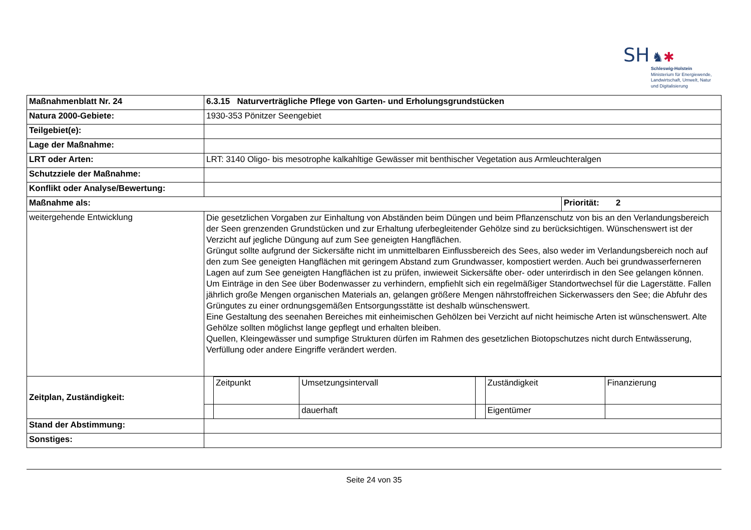SH ♞✱
Schleswig-Holstein
Ministerium für Energiewende,
Landwirtschaft, Umwelt, Natur
und Digitalisierung
| Maßnahmenblatt Nr. 24 | 6.3.15 Naturverträgliche Pflege von Garten- und Erholungsgrundstücken | |
| Natura 2000-Gebiete: | 1930-353 Pönitzer Seengebiet | |
| Teilgebiet(e): | | |
| Lage der Maßnahme: | | |
| LRT oder Arten: | LRT: 3140 Oligo- bis mesotrophe kalkahltige Gewässer mit benthischer Vegetation aus Armleuchteralgen | |
| Schutzziele der Maßnahme: | | |
| Konflikt oder Analyse/Bewertung: | | |
| Maßnahme als: | | Priorität: 2 |
| weitergehende Entwicklung | Die gesetzlichen Vorgaben zur Einhaltung von Abständen beim Düngen und beim Pflanzenschutz von bis an den Verlandungsbereich der Seen grenzenden Grundstücken und zur Erhaltung uferbegleitender Gehölze sind zu berücksichtigen. Wünschenswert ist der Verzicht auf jegliche Düngung auf zum See geneigten Hangflächen. Grüngut sollte aufgrund der Sickersäfte nicht im unmittelbaren Einflussbereich des Sees, also weder im Verlandungsbereich noch auf den zum See geneigten Hangflächen mit geringem Abstand zum Grundwasser, kompostiert werden. Auch bei grundwasserferneren Lagen auf zum See geneigten Hangflächen ist zu prüfen, inwieweit Sickersäfte ober- oder unterirdisch in den See gelangen können. Um Einträge in den See über Bodenwasser zu verhindern, empfiehlt sich ein regelmäßiger Standortwechsel für die Lagerstätte. Fallen jährlich große Mengen organischen Materials an, gelangen größere Mengen nährstoffreichen Sickerwassers den See; die Abfuhr des Grüngutes zu einer ordnungsgemäßen Entsorgungsstätte ist deshalb wünschenswert. Eine Gestaltung des seenahen Bereiches mit einheimischen Gehölzen bei Verzicht auf nicht heimische Arten ist wünschenswert. Alte Gehölze sollten möglichst lange gepflegt und erhalten bleiben. Quellen, Kleingewässer und sumpfige Strukturen dürfen im Rahmen des gesetzlichen Biotopschutzes nicht durch Entwässerung, Verfüllung oder andere Eingriffe verändert werden. | |
| Zeitplan, Zuständigkeit: | / / Zeitpunkt / Umsetzungsintervall / / Zuständigkeit / Finanzierung / / / / dauerhaft / / Eigentümer / / | |
| Stand der Abstimmung: | | |
| Sonstiges: | | |
Seite 24 von 35